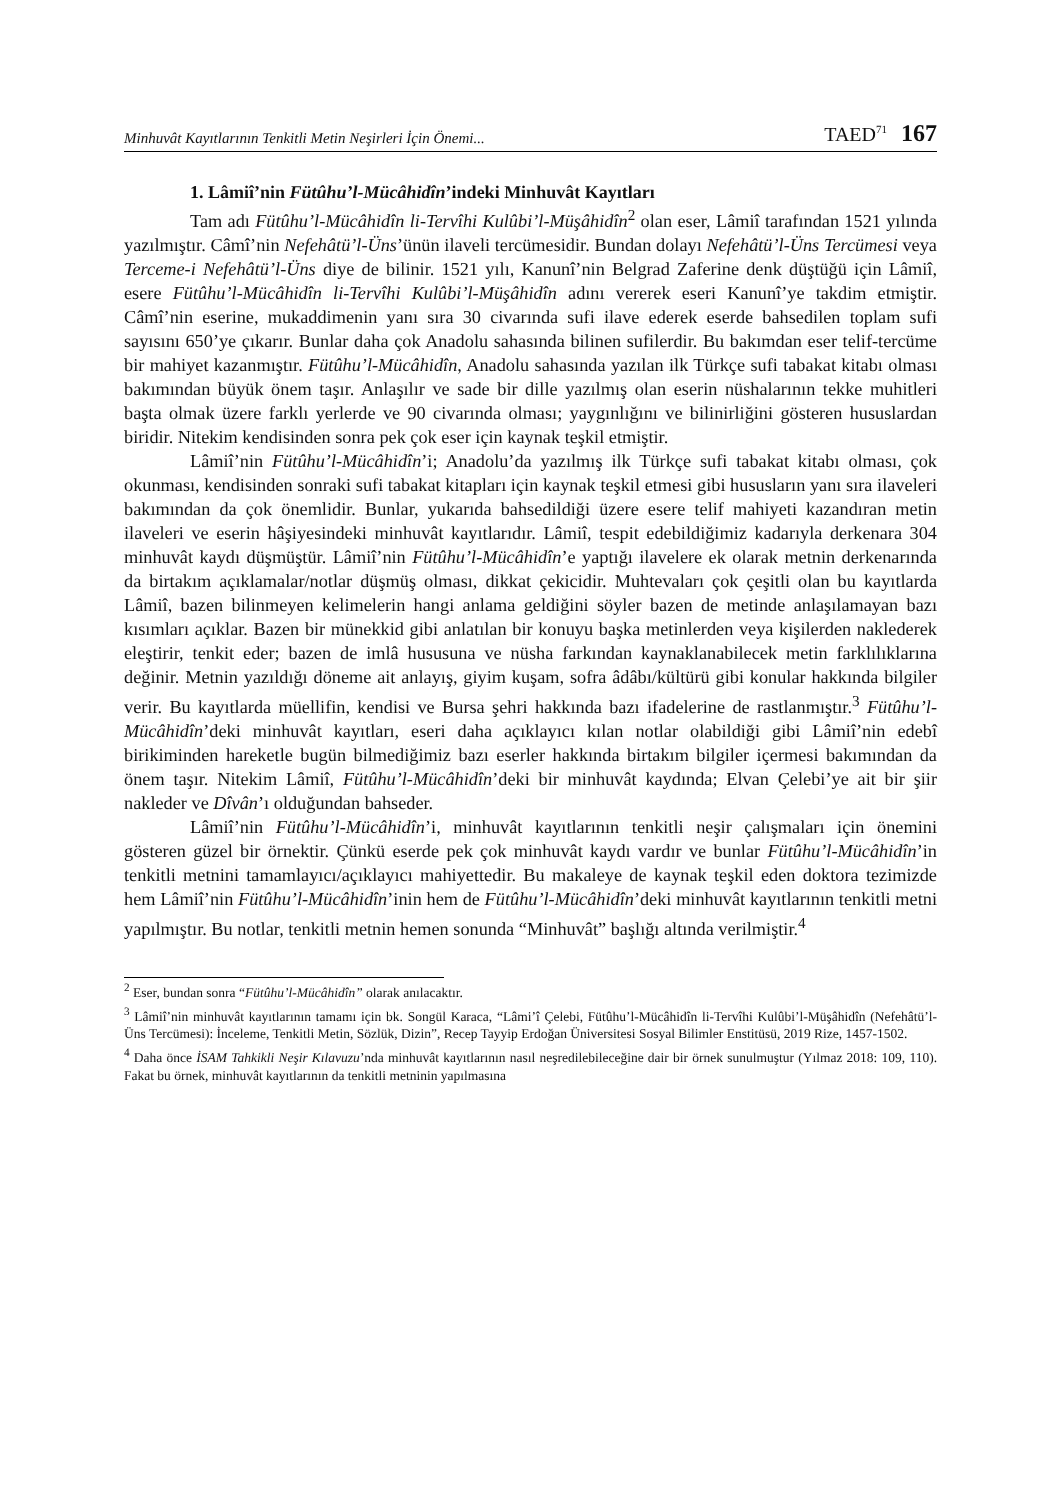Minhuvât Kayıtlarının Tenkitli Metin Neşirleri İçin Önemi... TAED<sup>71</sup> 167
1. Lâmiî’nin Fütûhu’l-Mücâhidîn’indeki Minhuvât Kayıtları
Tam adı Fütûhu’l-Mücâhidîn li-Tervîhi Kulûbi’l-Müşâhidîn<sup>2</sup> olan eser, Lâmiî tarafından 1521 yılında yazılmıştır. Câmî’nin Nefehâtü’l-Üns’ünün ilaveli tercümesidir. Bundan dolayı Nefehâtü’l-Üns Tercümesi veya Terceme-i Nefehâtü’l-Üns diye de bilinir. 1521 yılı, Kanunî’nin Belgrad Zaferine denk düştüğü için Lâmiî, esere Fütûhu’l-Mücâhidîn li-Tervîhi Kulûbi’l-Müşâhidîn adını vererek eseri Kanunî’ye takdim etmiştir. Câmî’nin eserine, mukaddimenin yanı sıra 30 civarında sufi ilave ederek eserde bahsedilen toplam sufi sayısını 650’ye çıkarır. Bunlar daha çok Anadolu sahasında bilinen sufilerdir. Bu bakımdan eser telif-tercüme bir mahiyet kazanmıştır. Fütûhu’l-Mücâhidîn, Anadolu sahasında yazılan ilk Türkçe sufi tabakat kitabı olması bakımından büyük önem taşır. Anlaşılır ve sade bir dille yazılmış olan eserin nüshalarının tekke muhitleri başta olmak üzere farklı yerlerde ve 90 civarında olması; yaygınlığını ve bilinirliğini gösteren hususlardan biridir. Nitekim kendisinden sonra pek çok eser için kaynak teşkil etmiştir.
Lâmiî’nin Fütûhu’l-Mücâhidîn’i; Anadolu’da yazılmış ilk Türkçe sufi tabakat kitabı olması, çok okunması, kendisinden sonraki sufi tabakat kitapları için kaynak teşkil etmesi gibi hususların yanı sıra ilaveleri bakımından da çok önemlidir. Bunlar, yukarıda bahsedildiği üzere esere telif mahiyeti kazandıran metin ilaveleri ve eserin hâşiyesindeki minhuvât kayıtlarıdır. Lâmiî, tespit edebildiğimiz kadarıyla derkenara 304 minhuvât kaydı düşmüştür. Lâmiî’nin Fütûhu’l-Mücâhidîn’e yaptığı ilavelere ek olarak metnin derkenarında da birtakım açıklamalar/notlar düşmüş olması, dikkat çekicidir. Muhtevaları çok çeşitli olan bu kayıtlarda Lâmiî, bazen bilinmeyen kelimelerin hangi anlama geldiğini söyler bazen de metinde anlaşılamayan bazı kısımları açıklar. Bazen bir münekkid gibi anlatılan bir konuyu başka metinlerden veya kişilerden naklederek eleştirir, tenkit eder; bazen de imlâ hususuna ve nüsha farkından kaynaklanabilecek metin farklılıklarına değinir. Metnin yazıldığı döneme ait anlayış, giyim kuşam, sofra âdâbı/kültürü gibi konular hakkında bilgiler verir. Bu kayıtlarda müellifin, kendisi ve Bursa şehri hakkında bazı ifadelerine de rastlanmıştır.<sup>3</sup> Fütûhu’l-Mücâhidîn’deki minhuvât kayıtları, eseri daha açıklayıcı kılan notlar olabildiği gibi Lâmiî’nin edebî birikiminden hareketle bugün bilmediğimiz bazı eserler hakkında birtakım bilgiler içermesi bakımından da önem taşır. Nitekim Lâmiî, Fütûhu’l-Mücâhidîn’deki bir minhuvât kaydında; Elvan Çelebi’ye ait bir şiir nakleder ve Dîvân’ı olduğundan bahseder.
Lâmiî’nin Fütûhu’l-Mücâhidîn’i, minhuvât kayıtlarının tenkitli neşir çalışmaları için önemini gösteren güzel bir örnektir. Çünkü eserde pek çok minhuvât kaydı vardır ve bunlar Fütûhu’l-Mücâhidîn’in tenkitli metnini tamamlayıcı/açıklayıcı mahiyettedir. Bu makaleye de kaynak teşkil eden doktora tezimizde hem Lâmiî’nin Fütûhu’l-Mücâhidîn’inin hem de Fütûhu’l-Mücâhidîn’deki minhuvât kayıtlarının tenkitli metni yapılmıştır. Bu notlar, tenkitli metnin hemen sonunda “Minhuvât” başlığı altında verilmiştir.<sup>4</sup>
<sup>2</sup> Eser, bundan sonra “Fütûhu’l-Mücâhidîn” olarak anılacaktır.
<sup>3</sup> Lâmiî’nin minhuvât kayıtlarının tamamı için bk. Songül Karaca, “Lâmi’î Çelebi, Fütûhu’l-Mücâhidîn li-Tervîhi Kulûbi’l-Müşâhidîn (Nefehâtü’l-Üns Tercümesi): İnceleme, Tenkitli Metin, Sözlük, Dizin”, Recep Tayyip Erdoğan Üniversitesi Sosyal Bilimler Enstitüsü, 2019 Rize, 1457-1502.
<sup>4</sup> Daha önce İSAM Tahkikli Neşir Kılavuzu’nda minhuvât kayıtlarının nasıl neşredilebileceğine dair bir örnek sunulmuştur (Yılmaz 2018: 109, 110). Fakat bu örnek, minhuvât kayıtlarının da tenkitli metninin yapılmasına